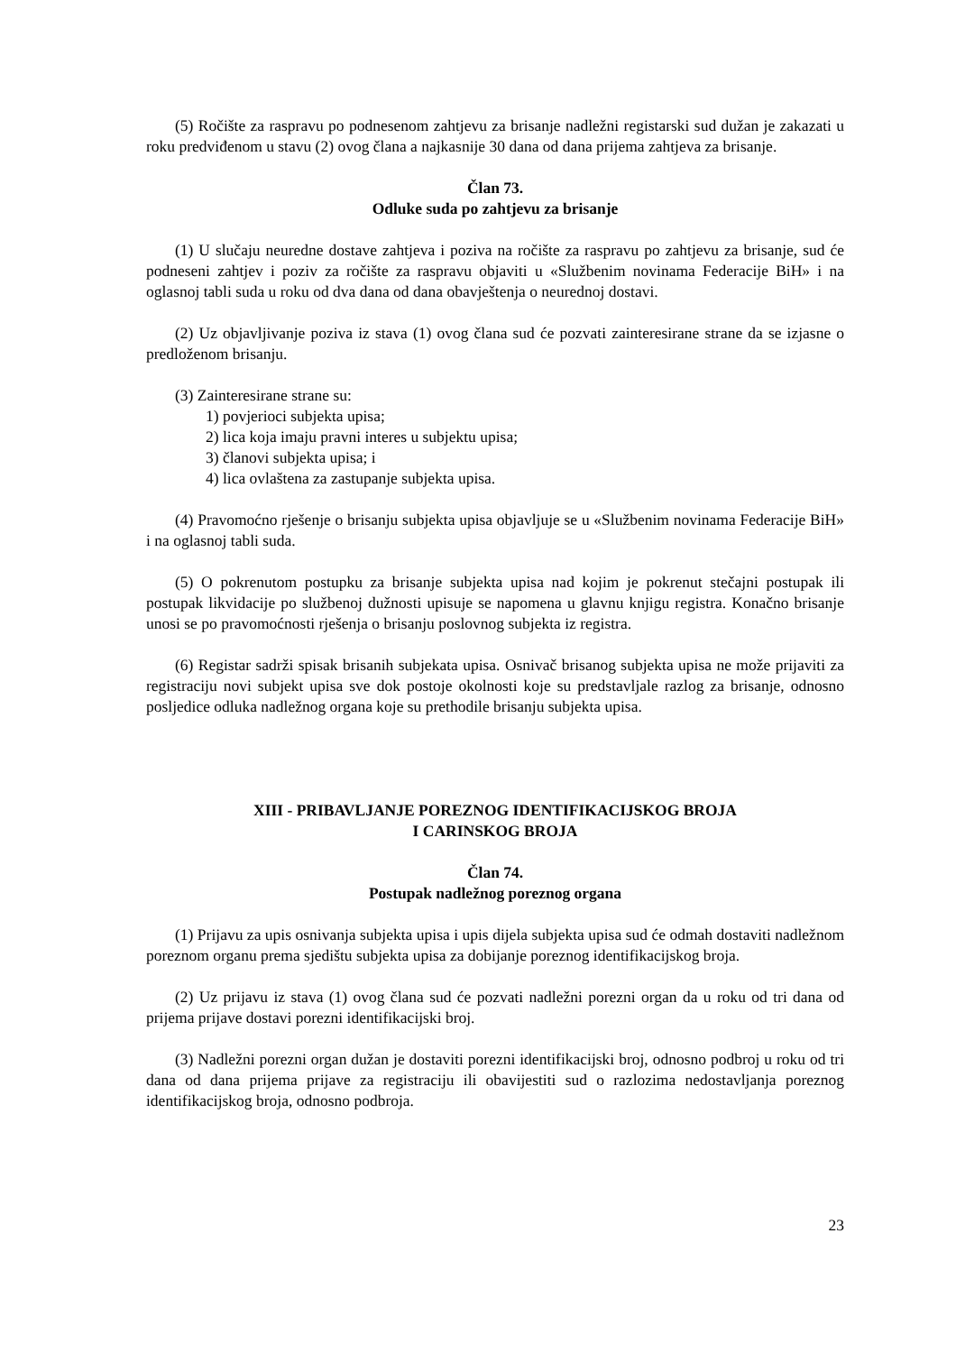(5) Ročište za raspravu po podnesenom zahtjevu za brisanje nadležni registarski sud dužan je zakazati u roku predviđenom u stavu (2) ovog člana a najkasnije 30 dana od dana prijema zahtjeva za brisanje.
Član 73.
Odluke suda po zahtjevu za brisanje
(1) U slučaju neuredne dostave zahtjeva i poziva na ročište za raspravu po zahtjevu za brisanje, sud će podneseni zahtjev i poziv za ročište za raspravu objaviti u «Službenim novinama Federacije BiH» i na oglasnoj tabli suda u roku od dva dana od dana obavještenja o neurednoj dostavi.
(2) Uz objavljivanje poziva iz stava (1) ovog člana sud će pozvati zainteresirane strane da se izjasne o predloženom brisanju.
(3) Zainteresirane strane su:
1) povjerioci subjekta upisa;
2) lica koja imaju pravni interes u subjektu upisa;
3) članovi subjekta upisa; i
4) lica ovlaštena za zastupanje subjekta upisa.
(4) Pravomoćno rješenje o brisanju subjekta upisa objavljuje se u «Službenim novinama Federacije BiH» i na oglasnoj tabli suda.
(5) O pokrenutom postupku za brisanje subjekta upisa nad kojim je pokrenut stečajni postupak ili postupak likvidacije po službenoj dužnosti upisuje se napomena u glavnu knjigu registra. Konačno brisanje unosi se po pravomoćnosti rješenja o brisanju poslovnog subjekta iz registra.
(6) Registar sadrži spisak brisanih subjekata upisa. Osnivač brisanog subjekta upisa ne može prijaviti za registraciju novi subjekt upisa sve dok postoje okolnosti koje su predstavljale razlog za brisanje, odnosno posljedice odluka nadležnog organa koje su prethodile brisanju subjekta upisa.
XIII - PRIBAVLJANJE POREZNOG IDENTIFIKACIJSKOG BROJA
I CARINSKOG BROJA
Član 74.
Postupak nadležnog poreznog organa
(1) Prijavu za upis osnivanja subjekta upisa i upis dijela subjekta upisa sud će odmah dostaviti nadležnom poreznom organu prema sjedištu subjekta upisa za dobijanje poreznog identifikacijskog broja.
(2) Uz prijavu iz stava (1) ovog člana sud će pozvati nadležni porezni organ da u roku od tri dana od prijema prijave dostavi porezni identifikacijski broj.
(3) Nadležni porezni organ dužan je dostaviti porezni identifikacijski broj, odnosno podbroj u roku od tri dana od dana prijema prijave za registraciju ili obavijestiti sud o razlozima nedostavljanja poreznog identifikacijskog broja, odnosno podbroja.
23